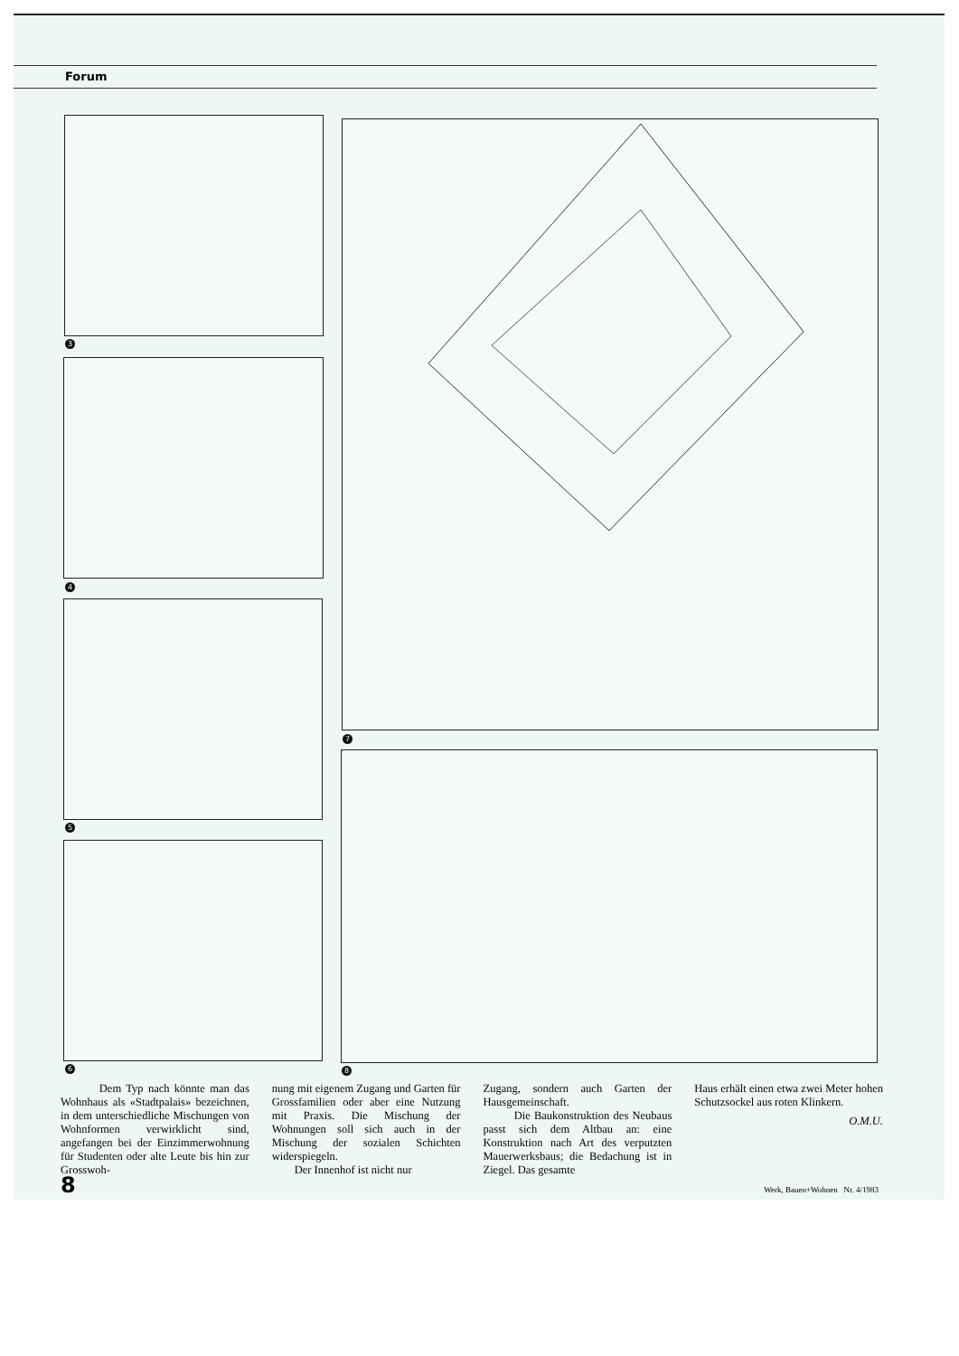Forum
3
4
5
6
7
8
Dem Typ nach könnte man das Wohnhaus als «Stadtpalais» bezeichnen, in dem unterschiedliche Mischungen von Wohnformen verwirklicht sind, angefangen bei der Einzimmerwohnung für Studenten oder alte Leute bis hin zur Grosswoh-
nung mit eigenem Zugang und Garten für Grossfamilien oder aber eine Nutzung mit Praxis. Die Mischung der Wohnungen soll sich auch in der Mischung der sozialen Schichten widerspiegeln.
Der Innenhof ist nicht nur
Zugang, sondern auch Garten der Hausgemeinschaft.
Die Baukonstruktion des Neubaus passt sich dem Altbau an: eine Konstruktion nach Art des verputzten Mauerwerksbaus; die Bedachung ist in Ziegel. Das gesamte
Haus erhält einen etwa zwei Meter hohen Schutzsockel aus roten Klinkern.
O.M.U.
8 Werk, Bauen+Wohnen Nr. 4/1983